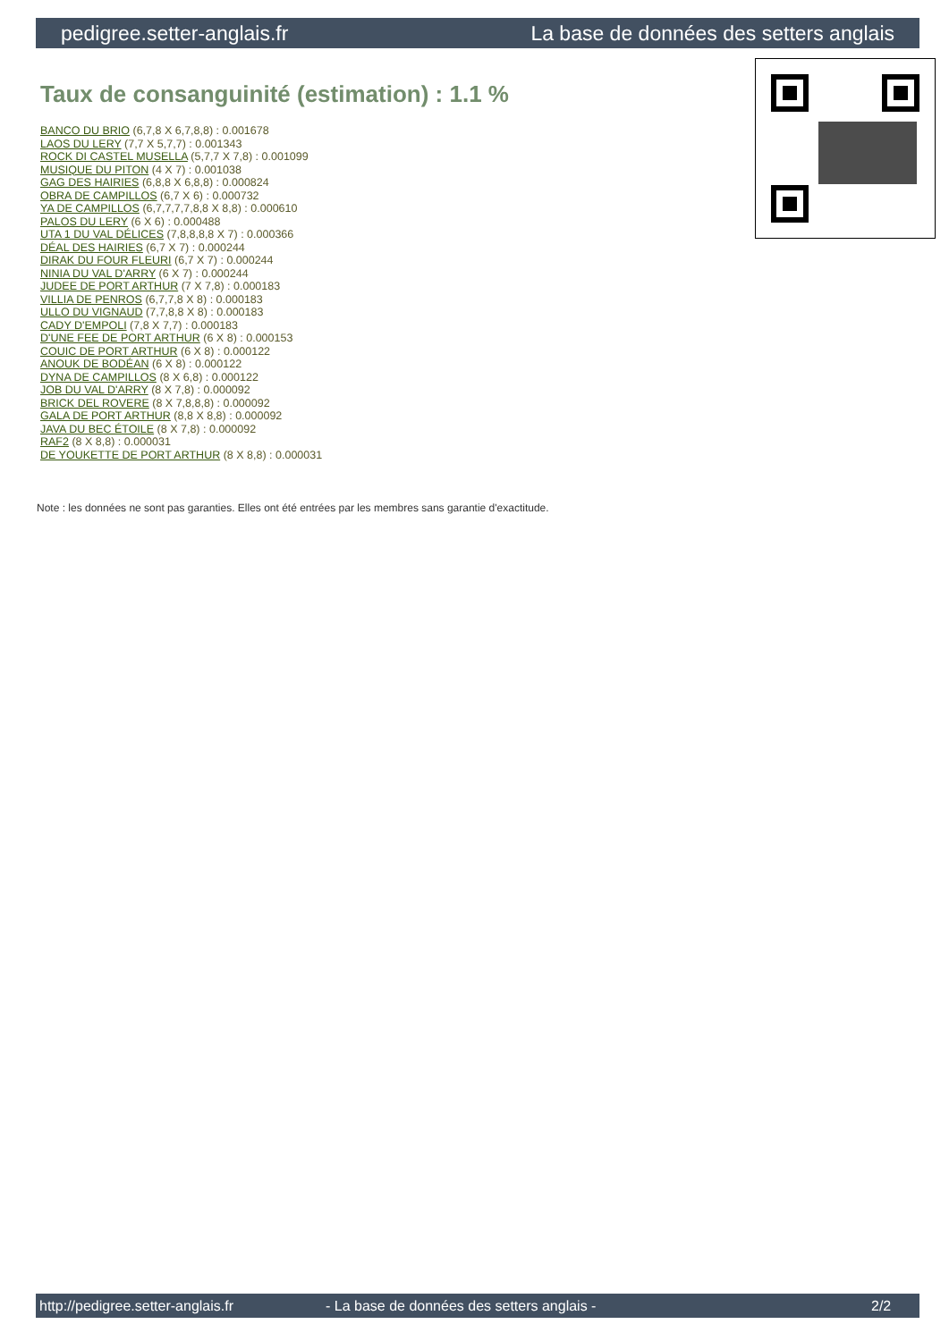pedigree.setter-anglais.fr La base de données des setters anglais
Taux de consanguinité (estimation) : 1.1 %
BANCO DU BRIO (6,7,8 X 6,7,8,8) : 0.001678
LAOS DU LERY (7,7 X 5,7,7) : 0.001343
ROCK DI CASTEL MUSELLA (5,7,7 X 7,8) : 0.001099
MUSIQUE DU PITON (4 X 7) : 0.001038
GAG DES HAIRIES (6,8,8 X 6,8,8) : 0.000824
OBRA DE CAMPILLOS (6,7 X 6) : 0.000732
YA DE CAMPILLOS (6,7,7,7,7,8,8 X 8,8) : 0.000610
PALOS DU LERY (6 X 6) : 0.000488
UTA 1 DU VAL DÉLICES (7,8,8,8,8 X 7) : 0.000366
DÉAL DES HAIRIES (6,7 X 7) : 0.000244
DIRAK DU FOUR FLEURI (6,7 X 7) : 0.000244
NINIA DU VAL D'ARRY (6 X 7) : 0.000244
JUDEE DE PORT ARTHUR (7 X 7,8) : 0.000183
VILLIA DE PENROS (6,7,7,8 X 8) : 0.000183
ULLO DU VIGNAUD (7,7,8,8 X 8) : 0.000183
CADY D'EMPOLI (7,8 X 7,7) : 0.000183
D'UNE FEE DE PORT ARTHUR (6 X 8) : 0.000153
COUIC DE PORT ARTHUR (6 X 8) : 0.000122
ANOUK DE BODÉAN (6 X 8) : 0.000122
DYNA DE CAMPILLOS (8 X 6,8) : 0.000122
JOB DU VAL D'ARRY (8 X 7,8) : 0.000092
BRICK DEL ROVERE (8 X 7,8,8,8) : 0.000092
GALA DE PORT ARTHUR (8,8 X 8,8) : 0.000092
JAVA DU BEC ÉTOILE (8 X 7,8) : 0.000092
RAF2 (8 X 8,8) : 0.000031
DE YOUKETTE DE PORT ARTHUR (8 X 8,8) : 0.000031
Note : les données ne sont pas garanties. Elles ont été entrées par les membres sans garantie d'exactitude.
http://pedigree.setter-anglais.fr - La base de données des setters anglais - 2/2